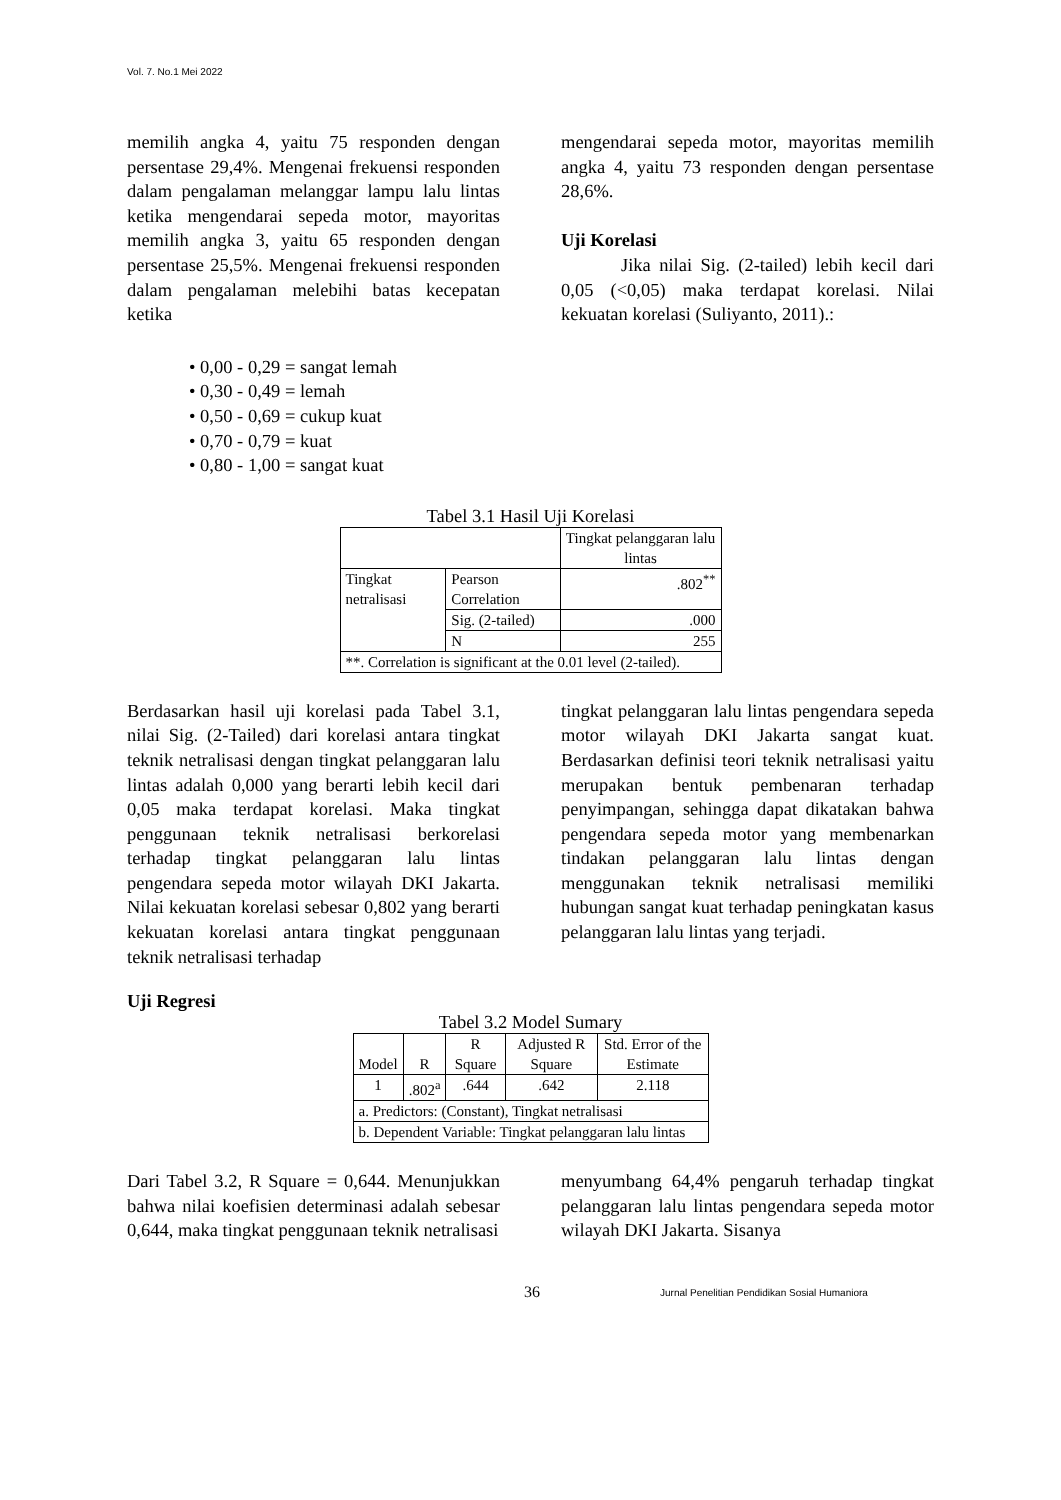Vol. 7. No.1 Mei 2022
memilih angka 4, yaitu 75 responden dengan persentase 29,4%. Mengenai frekuensi responden dalam pengalaman melanggar lampu lalu lintas ketika mengendarai sepeda motor, mayoritas memilih angka 3, yaitu 65 responden dengan persentase 25,5%. Mengenai frekuensi responden dalam pengalaman melebihi batas kecepatan ketika
mengendarai sepeda motor, mayoritas memilih angka 4, yaitu 73 responden dengan persentase 28,6%.
Uji Korelasi
Jika nilai Sig. (2-tailed) lebih kecil dari 0,05 (<0,05) maka terdapat korelasi. Nilai kekuatan korelasi (Suliyanto, 2011).:
• 0,00 - 0,29 = sangat lemah
• 0,30 - 0,49 = lemah
• 0,50 - 0,69 = cukup kuat
• 0,70 - 0,79 = kuat
• 0,80 - 1,00 = sangat kuat
Tabel 3.1 Hasil Uji Korelasi
| | | Tingkat pelanggaran lalu lintas |
| --- | --- | --- |
| Tingkat netralisasi | Pearson Correlation | .802<sup>**</sup> |
| | Sig. (2-tailed) | .000 |
| | N | 255 |
| **. Correlation is significant at the 0.01 level (2-tailed). | | |
Berdasarkan hasil uji korelasi pada Tabel 3.1, nilai Sig. (2-Tailed) dari korelasi antara tingkat teknik netralisasi dengan tingkat pelanggaran lalu lintas adalah 0,000 yang berarti lebih kecil dari 0,05 maka terdapat korelasi. Maka tingkat penggunaan teknik netralisasi berkorelasi terhadap tingkat pelanggaran lalu lintas pengendara sepeda motor wilayah DKI Jakarta. Nilai kekuatan korelasi sebesar 0,802 yang berarti kekuatan korelasi antara tingkat penggunaan teknik netralisasi terhadap
tingkat pelanggaran lalu lintas pengendara sepeda motor wilayah DKI Jakarta sangat kuat. Berdasarkan definisi teori teknik netralisasi yaitu merupakan bentuk pembenaran terhadap penyimpangan, sehingga dapat dikatakan bahwa pengendara sepeda motor yang membenarkan tindakan pelanggaran lalu lintas dengan menggunakan teknik netralisasi memiliki hubungan sangat kuat terhadap peningkatan kasus pelanggaran lalu lintas yang terjadi.
Uji Regresi
Tabel 3.2 Model Sumary
| Model | R | R Square | Adjusted R Square | Std. Error of the Estimate |
| --- | --- | --- | --- | --- |
| 1 | .802<sup>a</sup> | .644 | .642 | 2.118 |
| a. Predictors: (Constant), Tingkat netralisasi | | | | |
| b. Dependent Variable: Tingkat pelanggaran lalu lintas | | | | |
Dari Tabel 3.2, R Square = 0,644. Menunjukkan bahwa nilai koefisien determinasi adalah sebesar 0,644, maka tingkat penggunaan teknik netralisasi
menyumbang 64,4% pengaruh terhadap tingkat pelanggaran lalu lintas pengendara sepeda motor wilayah DKI Jakarta. Sisanya
36 Jurnal Penelitian Pendidikan Sosial Humaniora